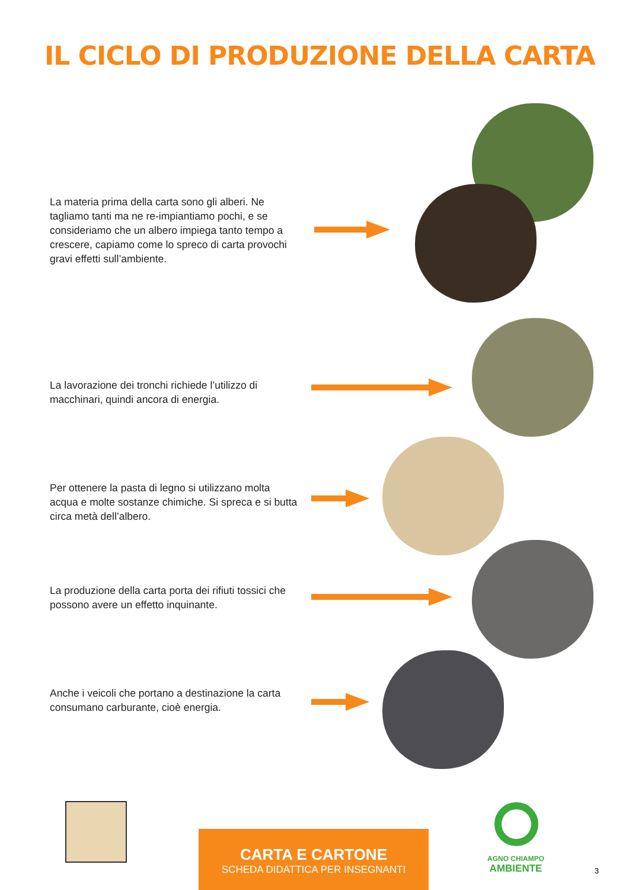IL CICLO DI PRODUZIONE DELLA CARTA
La materia prima della carta sono gli alberi. Ne tagliamo tanti ma ne re-impiantiamo pochi, e se consideriamo che un albero impiega tanto tempo a crescere, capiamo come lo spreco di carta provochi gravi effetti sull’ambiente.
La lavorazione dei tronchi richiede l’utilizzo di macchinari, quindi ancora di energia.
Per ottenere la pasta di legno si utilizzano molta acqua e molte sostanze chimiche. Si spreca e si butta circa metà dell’albero.
La produzione della carta porta dei rifiuti tossici che possono avere un effetto inquinante.
Anche i veicoli che portano a destinazione la carta consumano carburante, cioè energia.
CARTA E CARTONE
SCHEDA DIDATTICA PER INSEGNANTI
AGNO CHIAMPO
AMBIENTE
3